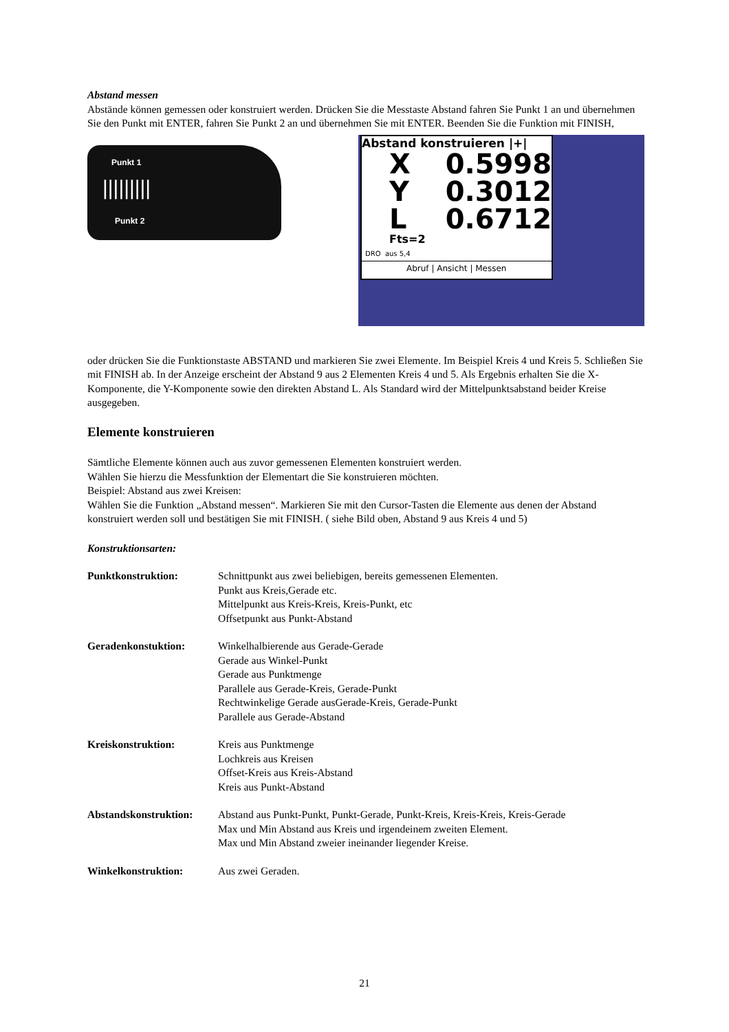Abstand messen
Abstände können gemessen oder konstruiert werden. Drücken Sie die Messtaste Abstand fahren Sie Punkt 1 an und übernehmen Sie den Punkt mit ENTER, fahren Sie Punkt 2 an und übernehmen Sie mit ENTER. Beenden Sie die Funktion mit FINISH,
Punkt 1
Punkt 2
|||||||||
Abstand konstruieren |+|
X 0.5998
Y 0.3012
L 0.6712
Fts=2
DRO aus 5,4
Abruf | Ansicht | Messen
oder drücken Sie die Funktionstaste ABSTAND und markieren Sie zwei Elemente. Im Beispiel Kreis 4 und Kreis 5. Schließen Sie mit FINISH ab. In der Anzeige erscheint der Abstand 9 aus 2 Elementen Kreis 4 und 5. Als Ergebnis erhalten Sie die X-Komponente, die Y-Komponente sowie den direkten Abstand L. Als Standard wird der Mittelpunktsabstand beider Kreise ausgegeben.
Elemente konstruieren
Sämtliche Elemente können auch aus zuvor gemessenen Elementen konstruiert werden.
Wählen Sie hierzu die Messfunktion der Elementart die Sie konstruieren möchten.
Beispiel: Abstand aus zwei Kreisen:
Wählen Sie die Funktion „Abstand messen“. Markieren Sie mit den Cursor-Tasten die Elemente aus denen der Abstand konstruiert werden soll und bestätigen Sie mit FINISH. ( siehe Bild oben, Abstand 9 aus Kreis 4 und 5)
Konstruktionsarten:
| Punktkonstruktion: | Schnittpunkt aus zwei beliebigen, bereits gemessenen Elementen. Punkt aus Kreis,Gerade etc. Mittelpunkt aus Kreis-Kreis, Kreis-Punkt, etc Offsetpunkt aus Punkt-Abstand |
| Geradenkonstuktion: | Winkelhalbierende aus Gerade-Gerade Gerade aus Winkel-Punkt Gerade aus Punktmenge Parallele aus Gerade-Kreis, Gerade-Punkt Rechtwinkelige Gerade ausGerade-Kreis, Gerade-Punkt Parallele aus Gerade-Abstand |
| Kreiskonstruktion: | Kreis aus Punktmenge Lochkreis aus Kreisen Offset-Kreis aus Kreis-Abstand Kreis aus Punkt-Abstand |
| Abstandskonstruktion: | Abstand aus Punkt-Punkt, Punkt-Gerade, Punkt-Kreis, Kreis-Kreis, Kreis-Gerade Max und Min Abstand aus Kreis und irgendeinem zweiten Element. Max und Min Abstand zweier ineinander liegender Kreise. |
| Winkelkonstruktion: | Aus zwei Geraden. |
21